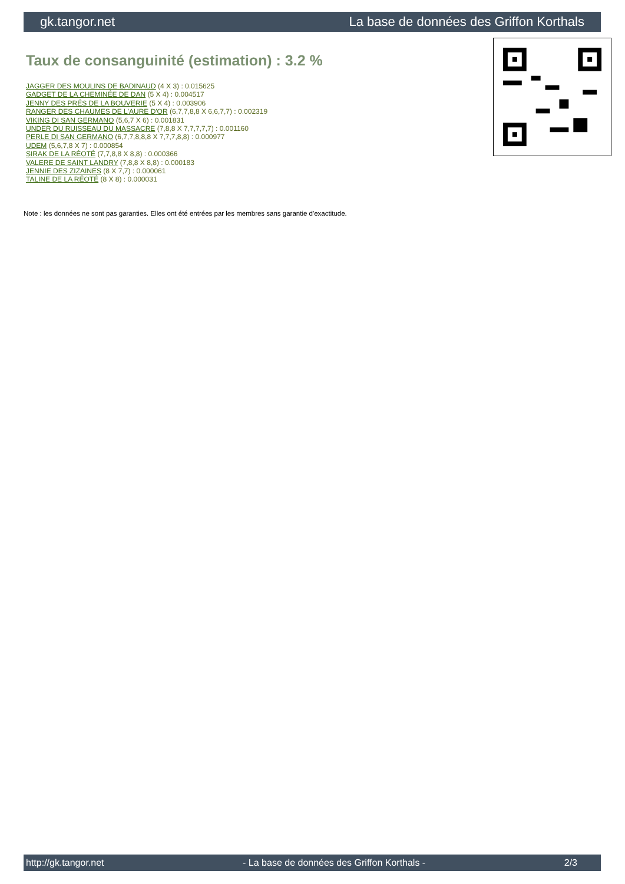gk.tangor.net La base de données des Griffon Korthals
Taux de consanguinité (estimation) : 3.2 %
JAGGER DES MOULINS DE BADINAUD (4 X 3) : 0.015625
GADGET DE LA CHEMINÉE DE DAN (5 X 4) : 0.004517
JENNY DES PRÉS DE LA BOUVERIE (5 X 4) : 0.003906
RANGER DES CHAUMES DE L'AURE D'OR (6,7,7,8,8 X 6,6,7,7) : 0.002319
VIKING DI SAN GERMANO (5,6,7 X 6) : 0.001831
UNDER DU RUISSEAU DU MASSACRE (7,8,8 X 7,7,7,7,7) : 0.001160
PERLE DI SAN GERMANO (6,7,7,8,8,8 X 7,7,7,8,8) : 0.000977
UDEM (5,6,7,8 X 7) : 0.000854
SIRAK DE LA RÉOTÉ (7,7,8,8 X 8,8) : 0.000366
VALERE DE SAINT LANDRY (7,8,8 X 8,8) : 0.000183
JENNIE DES ZIZAINES (8 X 7,7) : 0.000061
TALINE DE LA RÉOTÉ (8 X 8) : 0.000031
Note : les données ne sont pas garanties. Elles ont été entrées par les membres sans garantie d'exactitude.
http://gk.tangor.net - La base de données des Griffon Korthals - 2/3